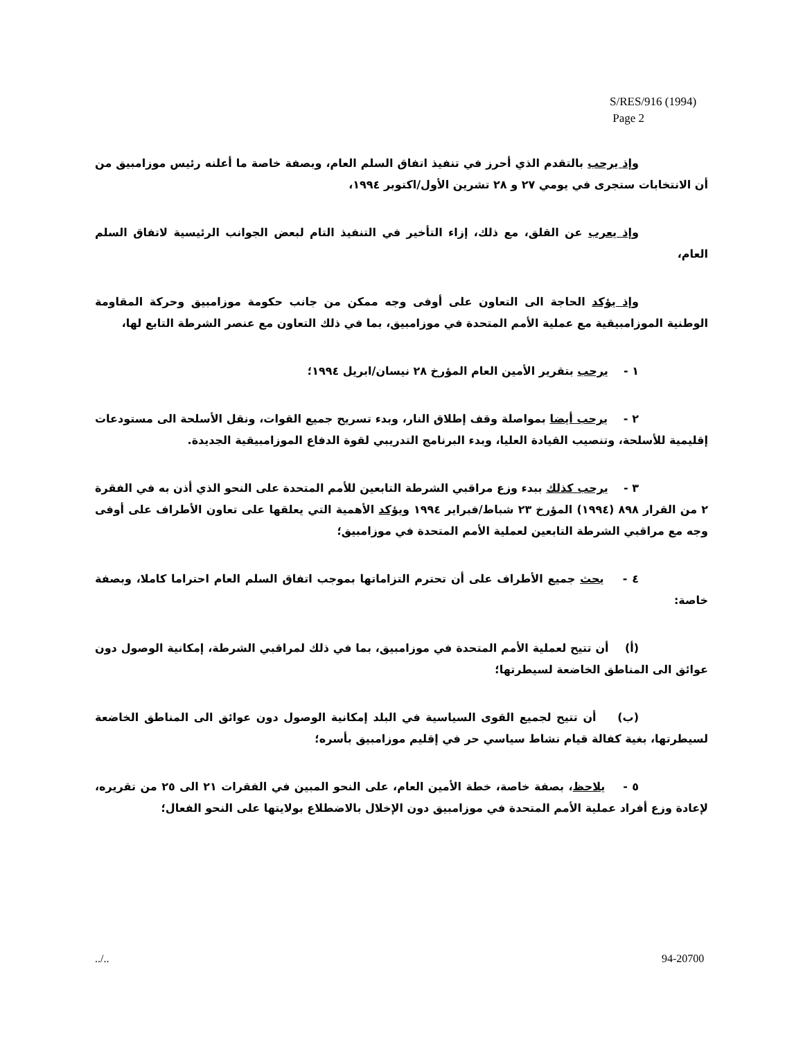S/RES/916 (1994)
Page 2
وإذ يرحب بالتقدم الذي أحرز في تنفيذ اتفاق السلم العام، وبصفة خاصة ما أعلنه رئيس موزامبيق من أن الانتخابات ستجرى في يومي ٢٧ و ٢٨ تشرين الأول/اكتوبر ١٩٩٤،
وإذ يعرب عن القلق، مع ذلك، إزاء التأخير في التنفيذ التام لبعض الجوانب الرئيسية لاتفاق السلم العام،
وإذ يؤكد الحاجة الى التعاون على أوفى وجه ممكن من جانب حكومة موزامبيق وحركة المقاومة الوطنية الموزامبيقية مع عملية الأمم المتحدة في موزامبيق، بما في ذلك التعاون مع عنصر الشرطة التابع لها،
١ - يرحب بتقرير الأمين العام المؤرخ ٢٨ نيسان/ابريل ١٩٩٤؛
٢ - يرحب أيضا بمواصلة وقف إطلاق النار، وبدء تسريح جميع القوات، ونقل الأسلحة الى مستودعات إقليمية للأسلحة، وتنصيب القيادة العليا، وبدء البرنامج التدريبي لقوة الدفاع الموزامبيقية الجديدة.
٣ - يرحب كذلك ببدء وزع مراقبي الشرطة التابعين للأمم المتحدة على النحو الذي أذن به في الفقرة ٢ من القرار ٨٩٨ (١٩٩٤) المؤرخ ٢٣ شباط/فبراير ١٩٩٤ ويؤكد الأهمية التي يعلقها على تعاون الأطراف على أوفى وجه مع مراقبي الشرطة التابعين لعملية الأمم المتحدة في موزامبيق؛
٤ - يحث جميع الأطراف على أن تحترم التزاماتها بموجب اتفاق السلم العام احتراما كاملا، وبصفة خاصة:
(أ) أن تتيح لعملية الأمم المتحدة في موزامبيق، بما في ذلك لمراقبي الشرطة، إمكانية الوصول دون عوائق الى المناطق الخاضعة لسيطرتها؛
(ب) أن تتيح لجميع القوى السياسية في البلد إمكانية الوصول دون عوائق الى المناطق الخاضعة لسيطرتها، بغية كفالة قيام نشاط سياسي حر في إقليم موزامبيق بأسره؛
٥ - يلاحظ، بصفة خاصة، خطة الأمين العام، على النحو المبين في الفقرات ٢١ الى ٢٥ من تقريره، لإعادة وزع أفراد عملية الأمم المتحدة في موزامبيق دون الإخلال بالاضطلاع بولايتها على النحو الفعال؛
../.. 94-20700